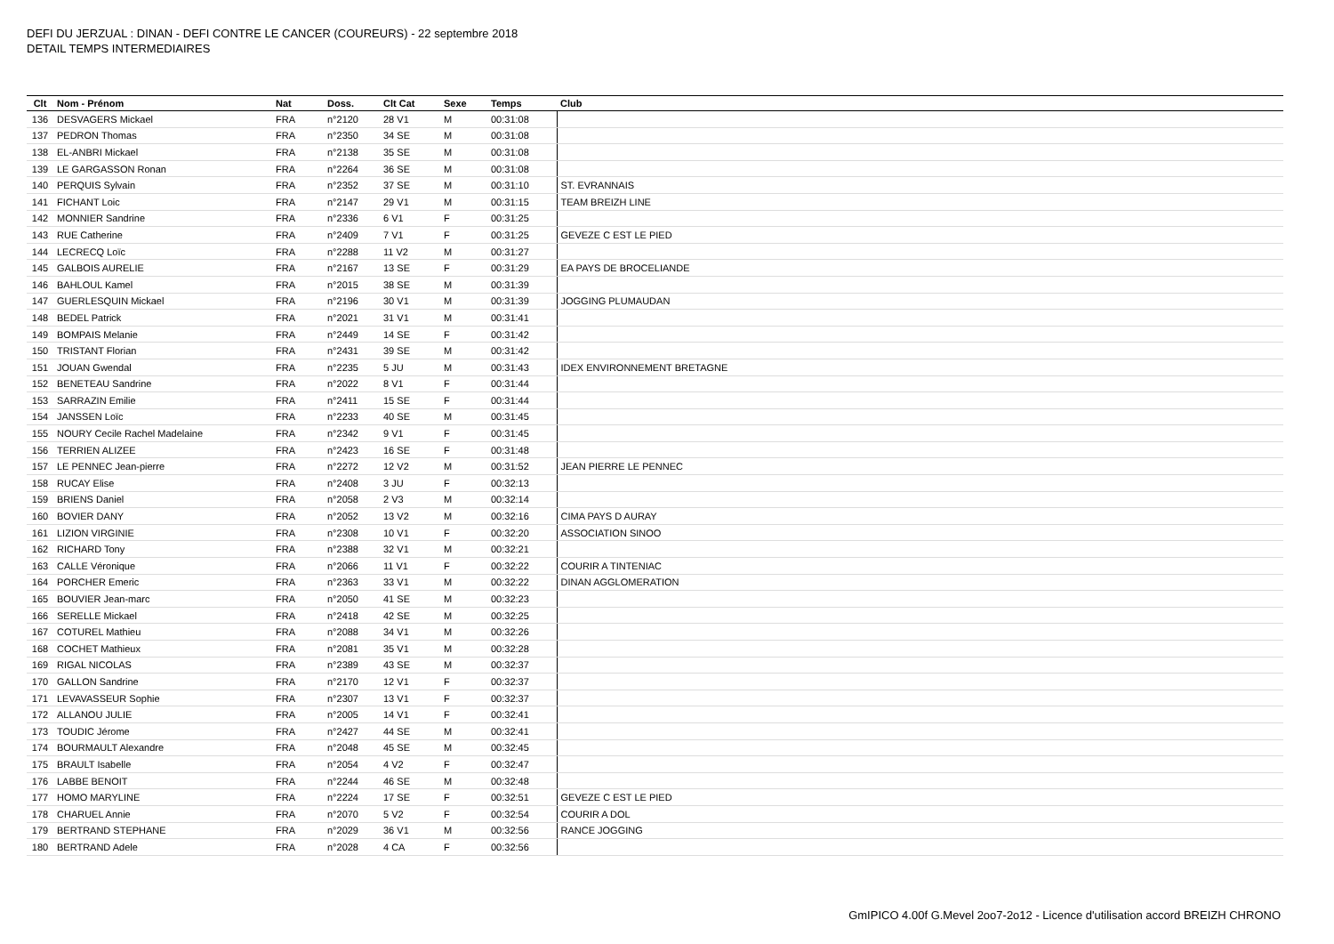DEFI DU JERZUAL : DINAN - DEFI CONTRE LE CANCER (COUREURS) - 22 septembre 2018
DETAIL TEMPS INTERMEDIAIRES
| Clt | Nom - Prénom | Nat | Doss. | Clt Cat | Sexe | Temps | Club |
| --- | --- | --- | --- | --- | --- | --- | --- |
| 136 | DESVAGERS Mickael | FRA | n°2120 | 28 V1 | M | 00:31:08 | |
| 137 | PEDRON Thomas | FRA | n°2350 | 34 SE | M | 00:31:08 | |
| 138 | EL-ANBRI Mickael | FRA | n°2138 | 35 SE | M | 00:31:08 | |
| 139 | LE GARGASSON Ronan | FRA | n°2264 | 36 SE | M | 00:31:08 | |
| 140 | PERQUIS Sylvain | FRA | n°2352 | 37 SE | M | 00:31:10 | ST. EVRANNAIS |
| 141 | FICHANT Loic | FRA | n°2147 | 29 V1 | M | 00:31:15 | TEAM BREIZH LINE |
| 142 | MONNIER Sandrine | FRA | n°2336 | 6 V1 | F | 00:31:25 | |
| 143 | RUE Catherine | FRA | n°2409 | 7 V1 | F | 00:31:25 | GEVEZE C EST LE PIED |
| 144 | LECRECQ Loïc | FRA | n°2288 | 11 V2 | M | 00:31:27 | |
| 145 | GALBOIS AURELIE | FRA | n°2167 | 13 SE | F | 00:31:29 | EA PAYS DE BROCELIANDE |
| 146 | BAHLOUL Kamel | FRA | n°2015 | 38 SE | M | 00:31:39 | |
| 147 | GUERLESQUIN Mickael | FRA | n°2196 | 30 V1 | M | 00:31:39 | JOGGING PLUMAUDAN |
| 148 | BEDEL Patrick | FRA | n°2021 | 31 V1 | M | 00:31:41 | |
| 149 | BOMPAIS Melanie | FRA | n°2449 | 14 SE | F | 00:31:42 | |
| 150 | TRISTANT Florian | FRA | n°2431 | 39 SE | M | 00:31:42 | |
| 151 | JOUAN Gwendal | FRA | n°2235 | 5 JU | M | 00:31:43 | IDEX ENVIRONNEMENT BRETAGNE |
| 152 | BENETEAU Sandrine | FRA | n°2022 | 8 V1 | F | 00:31:44 | |
| 153 | SARRAZIN Emilie | FRA | n°2411 | 15 SE | F | 00:31:44 | |
| 154 | JANSSEN Loïc | FRA | n°2233 | 40 SE | M | 00:31:45 | |
| 155 | NOURY Cecile Rachel Madelaine | FRA | n°2342 | 9 V1 | F | 00:31:45 | |
| 156 | TERRIEN ALIZEE | FRA | n°2423 | 16 SE | F | 00:31:48 | |
| 157 | LE PENNEC Jean-pierre | FRA | n°2272 | 12 V2 | M | 00:31:52 | JEAN PIERRE LE PENNEC |
| 158 | RUCAY Elise | FRA | n°2408 | 3 JU | F | 00:32:13 | |
| 159 | BRIENS Daniel | FRA | n°2058 | 2 V3 | M | 00:32:14 | |
| 160 | BOVIER DANY | FRA | n°2052 | 13 V2 | M | 00:32:16 | CIMA PAYS D AURAY |
| 161 | LIZION VIRGINIE | FRA | n°2308 | 10 V1 | F | 00:32:20 | ASSOCIATION SINOO |
| 162 | RICHARD Tony | FRA | n°2388 | 32 V1 | M | 00:32:21 | |
| 163 | CALLE Véronique | FRA | n°2066 | 11 V1 | F | 00:32:22 | COURIR A TINTENIAC |
| 164 | PORCHER Emeric | FRA | n°2363 | 33 V1 | M | 00:32:22 | DINAN AGGLOMERATION |
| 165 | BOUVIER Jean-marc | FRA | n°2050 | 41 SE | M | 00:32:23 | |
| 166 | SERELLE Mickael | FRA | n°2418 | 42 SE | M | 00:32:25 | |
| 167 | COTUREL Mathieu | FRA | n°2088 | 34 V1 | M | 00:32:26 | |
| 168 | COCHET Mathieux | FRA | n°2081 | 35 V1 | M | 00:32:28 | |
| 169 | RIGAL NICOLAS | FRA | n°2389 | 43 SE | M | 00:32:37 | |
| 170 | GALLON Sandrine | FRA | n°2170 | 12 V1 | F | 00:32:37 | |
| 171 | LEVAVASSEUR Sophie | FRA | n°2307 | 13 V1 | F | 00:32:37 | |
| 172 | ALLANOU JULIE | FRA | n°2005 | 14 V1 | F | 00:32:41 | |
| 173 | TOUDIC Jérome | FRA | n°2427 | 44 SE | M | 00:32:41 | |
| 174 | BOURMAULT Alexandre | FRA | n°2048 | 45 SE | M | 00:32:45 | |
| 175 | BRAULT Isabelle | FRA | n°2054 | 4 V2 | F | 00:32:47 | |
| 176 | LABBE BENOIT | FRA | n°2244 | 46 SE | M | 00:32:48 | |
| 177 | HOMO MARYLINE | FRA | n°2224 | 17 SE | F | 00:32:51 | GEVEZE C EST LE PIED |
| 178 | CHARUEL Annie | FRA | n°2070 | 5 V2 | F | 00:32:54 | COURIR A DOL |
| 179 | BERTRAND STEPHANE | FRA | n°2029 | 36 V1 | M | 00:32:56 | RANCE JOGGING |
| 180 | BERTRAND Adele | FRA | n°2028 | 4 CA | F | 00:32:56 | |
GmIPICO 4.00f G.Mevel 2oo7-2o12 - Licence d'utilisation accord BREIZH CHRONO